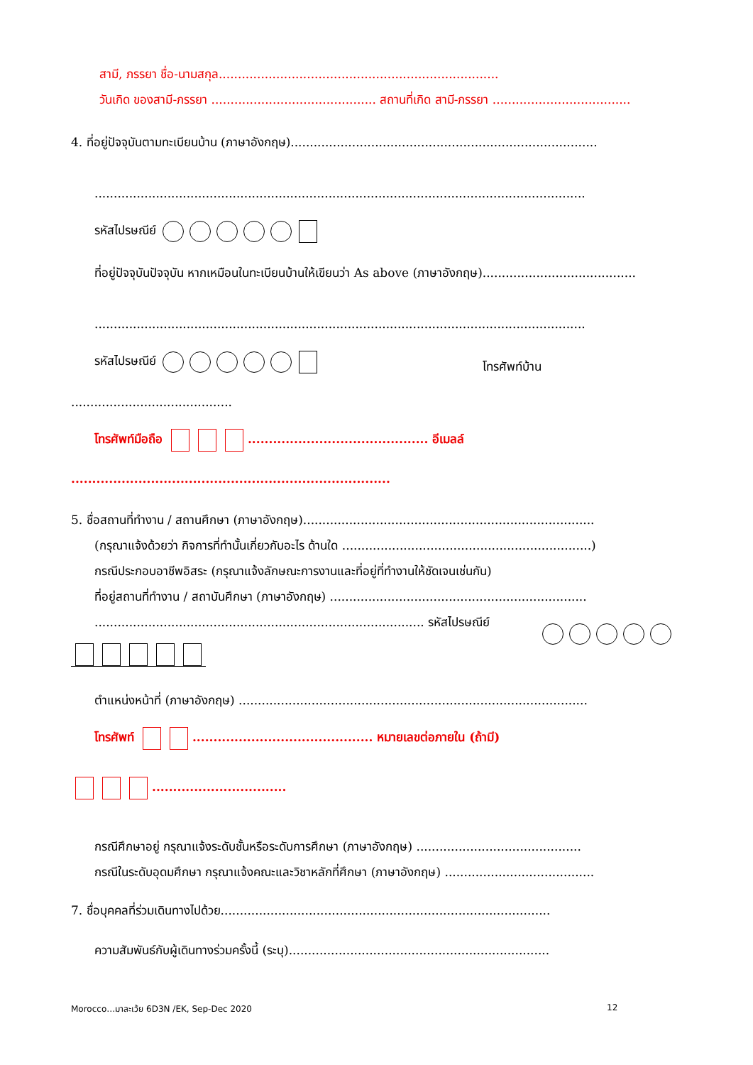สามี, ภรรยา ชื่อ-นามสกุล.........................................................................
วันเกิด ของสามี-ภรรยา ........................................... สถานที่เกิด สามี-ภรรยา ....................................
4. ที่อยู่ปัจจุบันตามทะเบียนบ้าน (ภาษาอังกฤษ)................................................................................
................................................................................................................................
รหัสไปรษณีย์
ที่อยู่ปัจจุบันปัจจุบัน หากเหมือนในทะเบียนบ้านให้เขียนว่า As above (ภาษาอังกฤษ)........................................
................................................................................................................................
รหัสไปรษณีย์ โทรศัพท์บ้าน
..........................................
โทรศัพท์มือถือ ........................................... อีเมลล์
............................................................................
5. ชื่อสถานที่ทำงาน / สถานศึกษา (ภาษาอังกฤษ)............................................................................
(กรุณาแจ้งด้วยว่า กิจการที่ทำนั้นเกี่ยวกับอะไร ด้านใด .................................................................)
กรณีประกอบอาชีพอิสระ (กรุณาแจ้งลักษณะการงานและที่อยู่ที่ทำงานให้ชัดเจนเช่นกัน)
ที่อยู่สถานที่ทำงาน / สถาบันศึกษา (ภาษาอังกฤษ) ...................................................................
...................................................................................... รหัสไปรษณีย์
ตำแหน่งหน้าที่ (ภาษาอังกฤษ) ...........................................................................................
โทรศัพท์ ........................................... หมายเลขต่อภายใน (ถ้ามี)
................................
กรณีศึกษาอยู่ กรุณาแจ้งระดับชั้นหรือระดับการศึกษา (ภาษาอังกฤษ) ...........................................
กรณีในระดับอุดมศึกษา กรุณาแจ้งคณะและวิชาหลักที่ศึกษา (ภาษาอังกฤษ) .......................................
7. ชื่อบุคคลที่ร่วมเดินทางไปด้วย......................................................................................
ความสัมพันธ์กับผู้เดินทางร่วมครั้งนี้ (ระบุ)....................................................................
Morocco…มาละเว้ย 6D3N /EK, Sep-Dec 2020
12